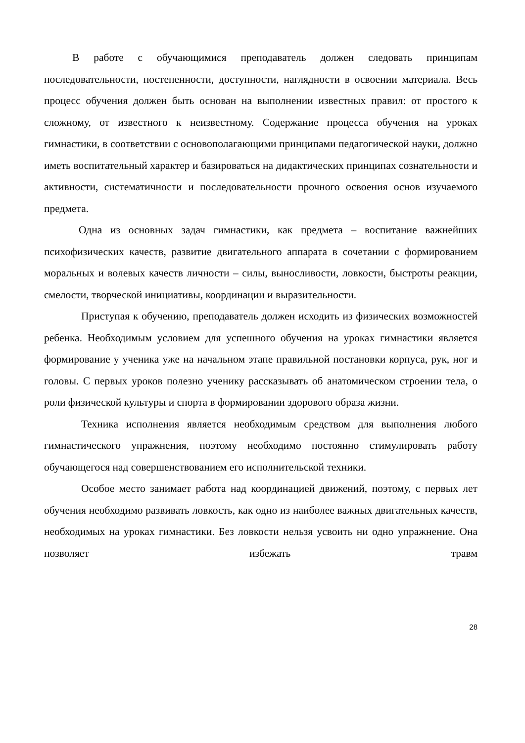В работе с обучающимися преподаватель должен следовать принципам последовательности, постепенности, доступности, наглядности в освоении материала. Весь процесс обучения должен быть основан на выполнении известных правил: от простого к сложному, от известного к неизвестному. Содержание процесса обучения на уроках гимнастики, в соответствии с основополагающими принципами педагогической науки, должно иметь воспитательный характер и базироваться на дидактических принципах сознательности и активности, систематичности и последовательности прочного освоения основ изучаемого предмета.
Одна из основных задач гимнастики, как предмета – воспитание важнейших психофизических качеств, развитие двигательного аппарата в сочетании с формированием моральных и волевых качеств личности – силы, выносливости, ловкости, быстроты реакции, смелости, творческой инициативы, координации и выразительности.
Приступая к обучению, преподаватель должен исходить из физических возможностей ребенка. Необходимым условием для успешного обучения на уроках гимнастики является формирование у ученика уже на начальном этапе правильной постановки корпуса, рук, ног и головы. С первых уроков полезно ученику рассказывать об анатомическом строении тела, о роли физической культуры и спорта в формировании здорового образа жизни.
Техника исполнения является необходимым средством для выполнения любого гимнастического упражнения, поэтому необходимо постоянно стимулировать работу обучающегося над совершенствованием его исполнительской техники.
Особое место занимает работа над координацией движений, поэтому, с первых лет обучения необходимо развивать ловкость, как одно из наиболее важных двигательных качеств, необходимых на уроках гимнастики. Без ловкости нельзя усвоить ни одно упражнение. Она позволяет избежать травм
28